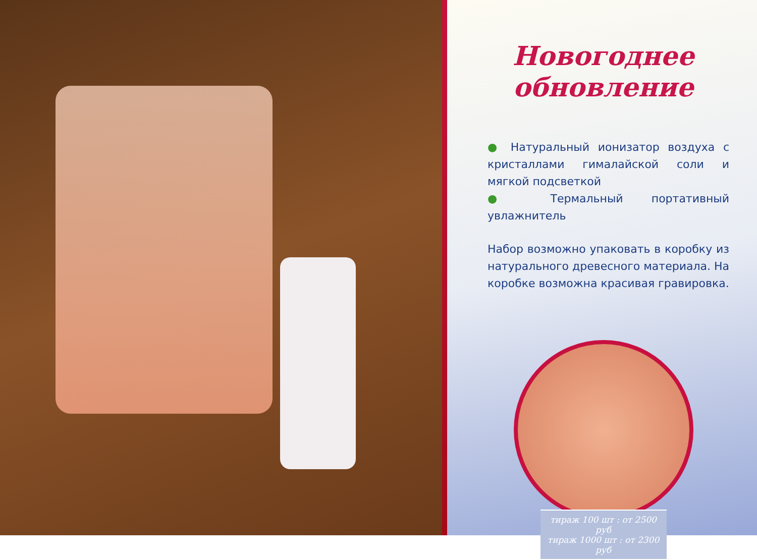Новогоднее
обновление
● Натуральный ионизатор воздуха с кристаллами гималайской соли и мягкой подсветкой
● Термальный портативный увлажнитель
Набор возможно упаковать в коробку из натурального древесного материала. На коробке возможна красивая гравировка.
тираж 100 шт : от 2500 руб
тираж 1000 шт : от 2300 руб